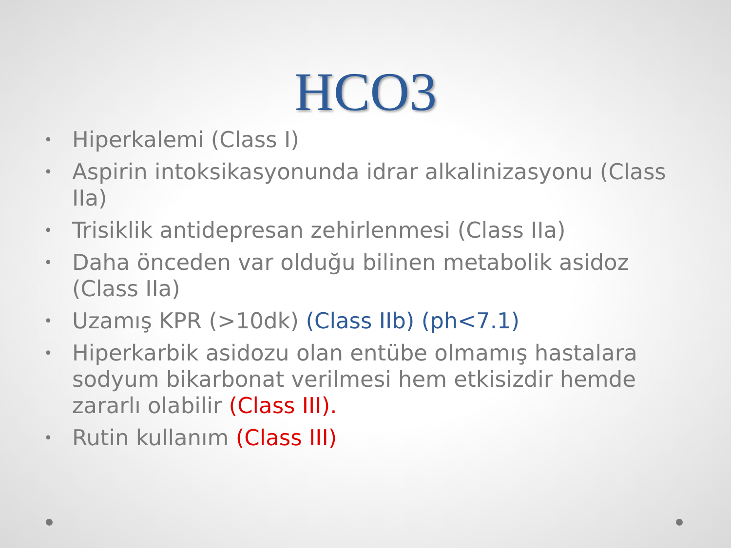HCO3
• Hiperkalemi (Class I)
• Aspirin intoksikasyonunda idrar alkalinizasyonu (Class IIa)
• Trisiklik antidepresan zehirlenmesi (Class IIa)
• Daha önceden var olduğu bilinen metabolik asidoz (Class IIa)
• Uzamış KPR (>10dk) (Class IIb) (ph<7.1)
• Hiperkarbik asidozu olan entübe olmamış hastalara sodyum bikarbonat verilmesi hem etkisizdir hemde zararlı olabilir (Class III).
• Rutin kullanım (Class III)